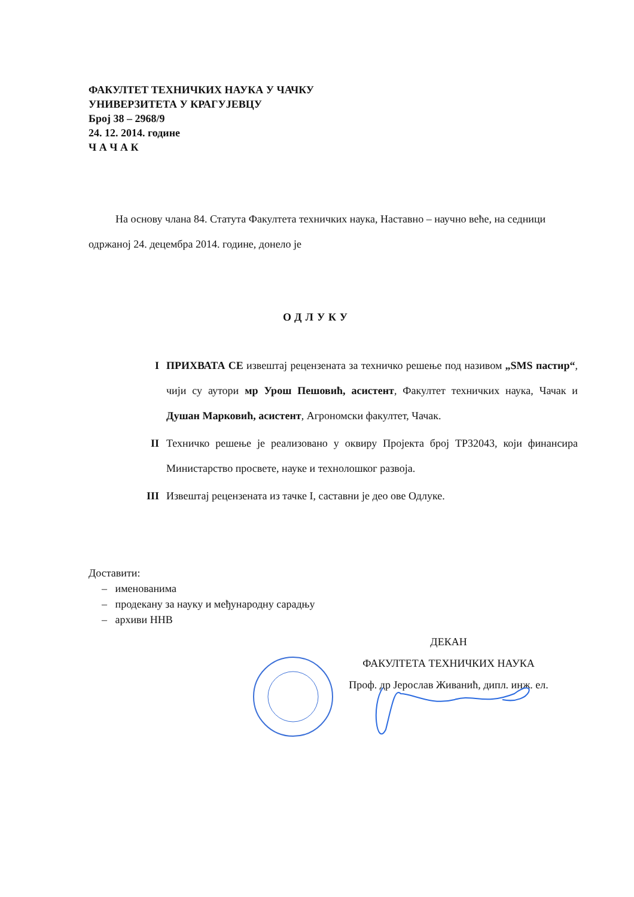ФАКУЛТЕТ ТЕХНИЧКИХ НАУКА У ЧАЧКУ
УНИВЕРЗИТЕТА У КРАГУЈЕВЦУ
Број 38 – 2968/9
24. 12. 2014. године
Ч А Ч А К
На основу члана 84. Статута Факултета техничких наука, Наставно – научно веће, на седници одржаној 24. децембра 2014. године, донело је
ОДЛУКУ
I ПРИХВАТА СЕ извештај рецензената за техничко решење под називом „SMS пастир“, чији су аутори мр Урош Пешовић, асистент, Факултет техничких наука, Чачак и Душан Марковић, асистент, Агрономски факултет, Чачак.
II Техничко решење је реализовано у оквиру Пројекта број ТР32043, који финансира Министарство просвете, науке и технолошког развоја.
III Извештај рецензената из тачке I, саставни је део ове Одлуке.
Доставити:
– именованима
– продекану за науку и међународну сарадњу
– архиви ННВ
ДЕКАН
ФАКУЛТЕТА ТЕХНИЧКИХ НАУКА
Проф. др Јерослав Живанић, дипл. инж. ел.